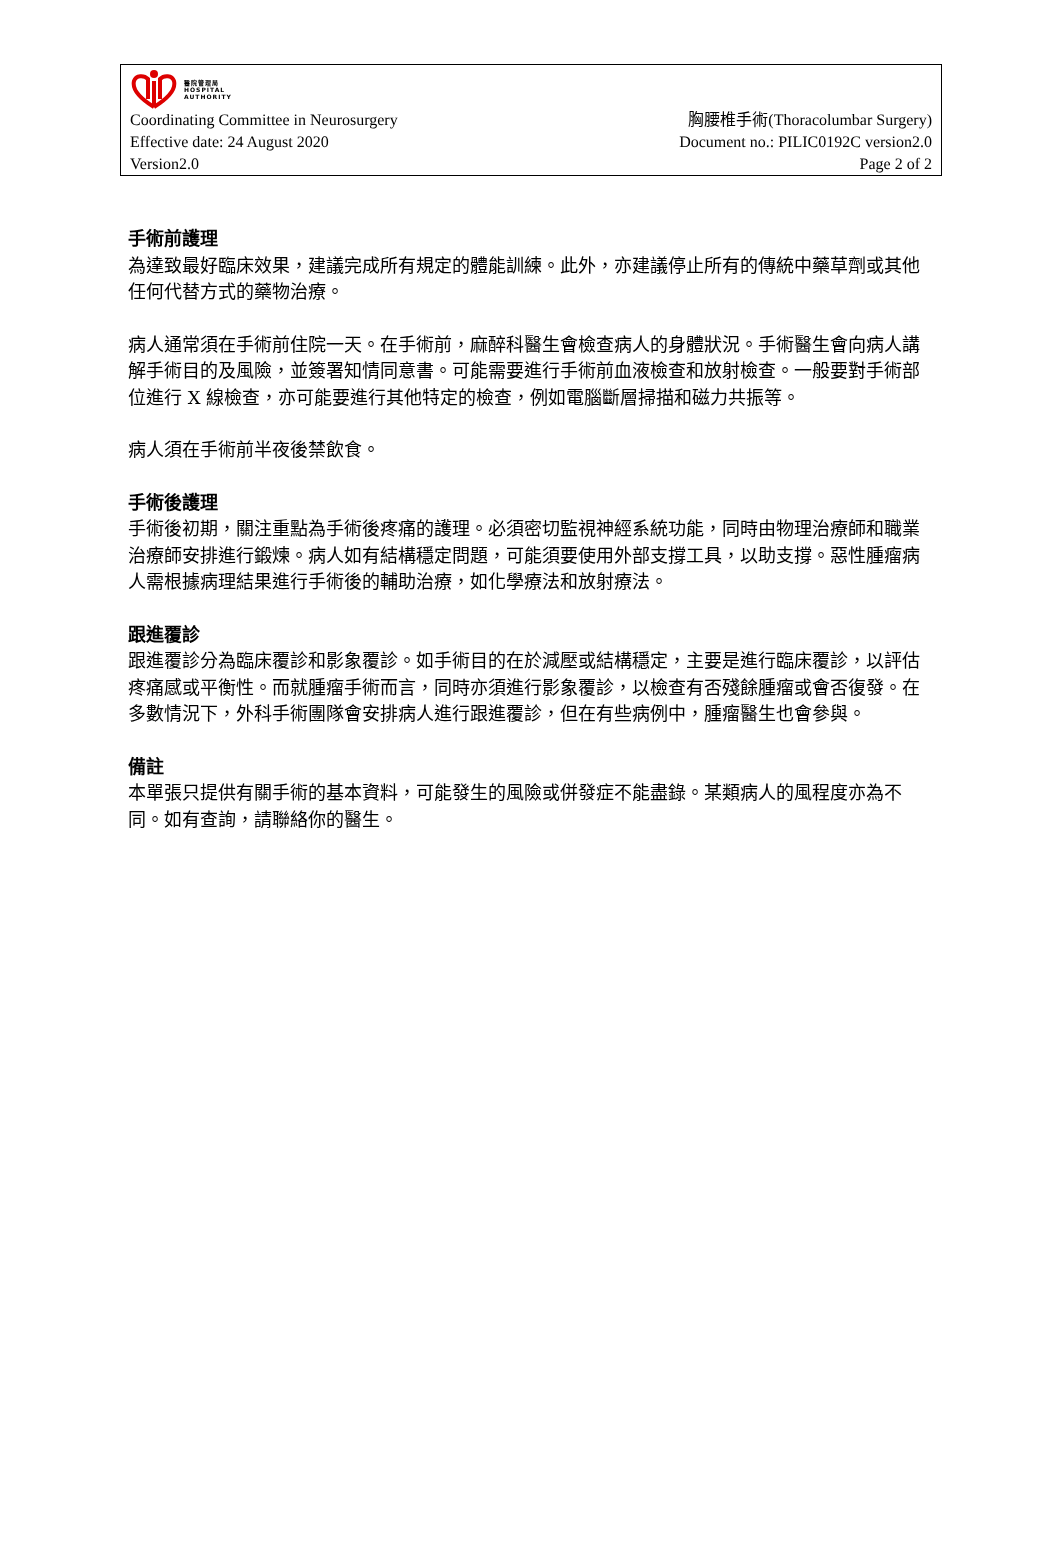醫院管理局
HOSPITAL
AUTHORITY
Coordinating Committee in Neurosurgery 胸腰椎手術(Thoracolumbar Surgery)
Effective date: 24 August 2020 Document no.: PILIC0192C version2.0
Version2.0 Page 2 of 2
手術前護理
為達致最好臨床效果，建議完成所有規定的體能訓練。此外，亦建議停止所有的傳統中藥草劑或其他任何代替方式的藥物治療。
病人通常須在手術前住院一天。在手術前，麻醉科醫生會檢查病人的身體狀況。手術醫生會向病人講解手術目的及風險，並簽署知情同意書。可能需要進行手術前血液檢查和放射檢查。一般要對手術部位進行 X 線檢查，亦可能要進行其他特定的檢查，例如電腦斷層掃描和磁力共振等。
病人須在手術前半夜後禁飲食。
手術後護理
手術後初期，關注重點為手術後疼痛的護理。必須密切監視神經系統功能，同時由物理治療師和職業治療師安排進行鍛煉。病人如有結構穩定問題，可能須要使用外部支撐工具，以助支撐。惡性腫瘤病人需根據病理結果進行手術後的輔助治療，如化學療法和放射療法。
跟進覆診
跟進覆診分為臨床覆診和影象覆診。如手術目的在於減壓或結構穩定，主要是進行臨床覆診，以評估疼痛感或平衡性。而就腫瘤手術而言，同時亦須進行影象覆診，以檢查有否殘餘腫瘤或會否復發。在多數情況下，外科手術團隊會安排病人進行跟進覆診，但在有些病例中，腫瘤醫生也會參與。
備註
本單張只提供有關手術的基本資料，可能發生的風險或併發症不能盡錄。某類病人的風程度亦為不同。如有查詢，請聯絡你的醫生。